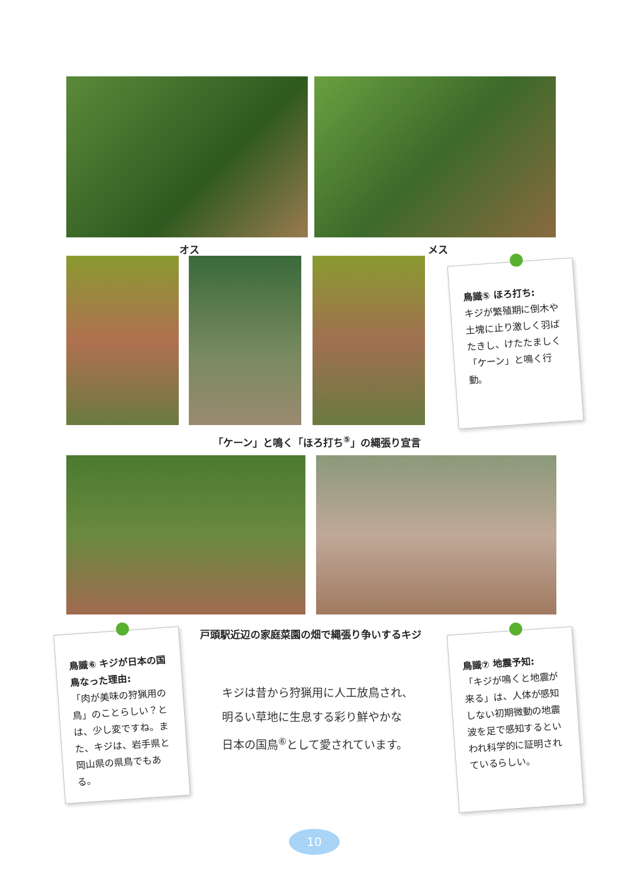オス メス
鳥識⑤ ほろ打ち:
キジが繁殖期に倒木や土塊に止り激しく羽ばたきし、けたたましく「ケーン」と鳴く行動。
「ケーン」と鳴く「ほろ打ち<sup>⑤</sup>」の縄張り宣言
戸頭駅近辺の家庭菜園の畑で縄張り争いするキジ
鳥識⑥ キジが日本の国鳥なった理由:
「肉が美味の狩猟用の鳥」のことらしい？とは、少し変ですね。また、キジは、岩手県と岡山県の県鳥でもある。
キジは昔から狩猟用に人工放鳥され、
明るい草地に生息する彩り鮮やかな
日本の国鳥<sup>⑥</sup>として愛されています。
鳥識⑦ 地震予知:
「キジが鳴くと地震が来る」は、人体が感知しない初期微動の地震波を足で感知するといわれ科学的に証明されているらしい。
10